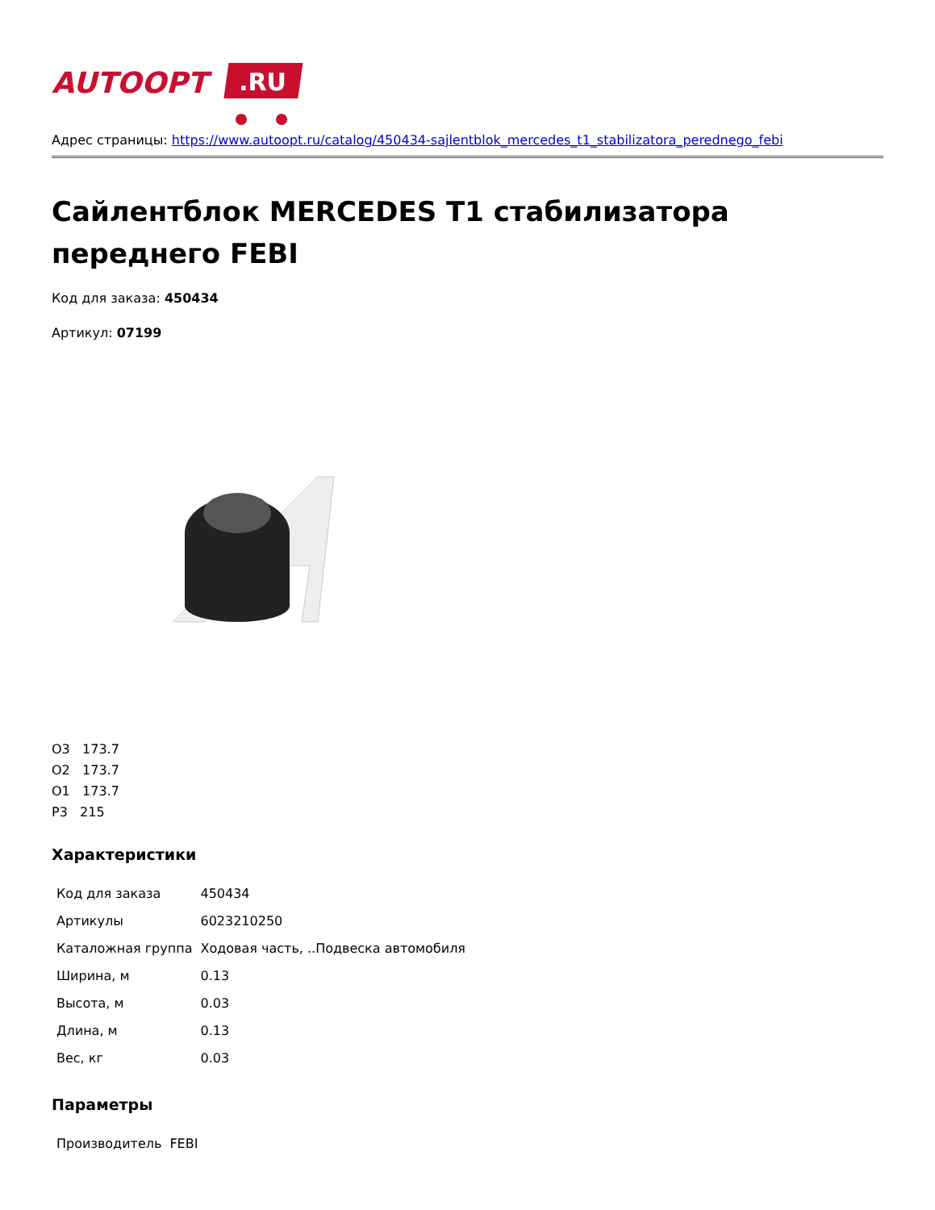AUTOOPT
.RU
Адрес страницы: https://www.autoopt.ru/catalog/450434-sajlentblok_mercedes_t1_stabilizatora_perednego_febi
Сайлентблок MERCEDES T1 стабилизатора переднего FEBI
Код для заказа: 450434
Артикул: 07199
O3 173.7
O2 173.7
O1 173.7
P3 215
Характеристики
| Код для заказа | 450434 |
| Артикулы | 6023210250 |
| Каталожная группа | Ходовая часть, ..Подвеска автомобиля |
| Ширина, м | 0.13 |
| Высота, м | 0.03 |
| Длина, м | 0.13 |
| Вес, кг | 0.03 |
Параметры
| Производитель | FEBI |